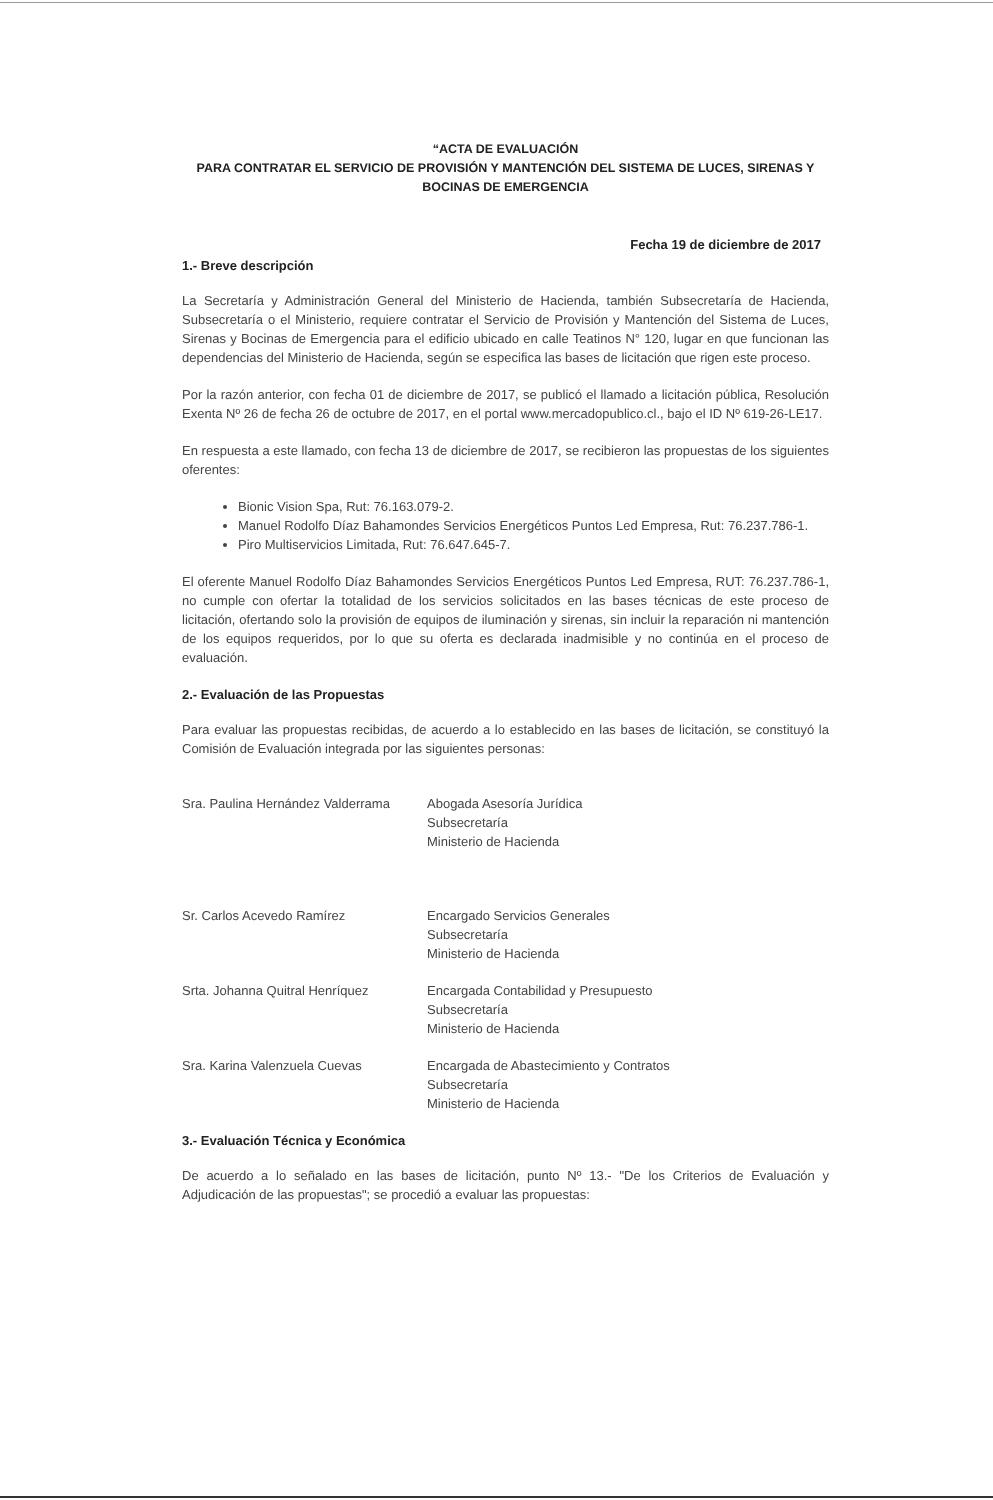“ACTA DE EVALUACIÓN
PARA CONTRATAR EL SERVICIO DE PROVISIÓN Y MANTENCIÓN DEL SISTEMA DE LUCES, SIRENAS Y
BOCINAS DE EMERGENCIA
Fecha 19 de diciembre de 2017
1.- Breve descripción
La Secretaría y Administración General del Ministerio de Hacienda, también Subsecretaría de Hacienda, Subsecretaría o el Ministerio, requiere contratar el Servicio de Provisión y Mantención del Sistema de Luces, Sirenas y Bocinas de Emergencia para el edificio ubicado en calle Teatinos N° 120, lugar en que funcionan las dependencias del Ministerio de Hacienda, según se especifica las bases de licitación que rigen este proceso.
Por la razón anterior, con fecha 01 de diciembre de 2017, se publicó el llamado a licitación pública, Resolución Exenta Nº 26 de fecha 26 de octubre de 2017, en el portal www.mercadopublico.cl., bajo el ID Nº 619-26-LE17.
En respuesta a este llamado, con fecha 13 de diciembre de 2017, se recibieron las propuestas de los siguientes oferentes:
Bionic Vision Spa, Rut: 76.163.079-2.
Manuel Rodolfo Díaz Bahamondes Servicios Energéticos Puntos Led Empresa, Rut: 76.237.786-1.
Piro Multiservicios Limitada, Rut: 76.647.645-7.
El oferente Manuel Rodolfo Díaz Bahamondes Servicios Energéticos Puntos Led Empresa, RUT: 76.237.786-1, no cumple con ofertar la totalidad de los servicios solicitados en las bases técnicas de este proceso de licitación, ofertando solo la provisión de equipos de iluminación y sirenas, sin incluir la reparación ni mantención de los equipos requeridos, por lo que su oferta es declarada inadmisible y no continúa en el proceso de evaluación.
2.- Evaluación de las Propuestas
Para evaluar las propuestas recibidas, de acuerdo a lo establecido en las bases de licitación, se constituyó la Comisión de Evaluación integrada por las siguientes personas:
Sra. Paulina Hernández Valderrama
Abogada Asesoría Jurídica
Subsecretaría
Ministerio de Hacienda
Sr. Carlos Acevedo Ramírez Encargado Servicios Generales
Subsecretaría
Ministerio de Hacienda
Srta. Johanna Quitral Henríquez Encargada Contabilidad y Presupuesto
Subsecretaría
Ministerio de Hacienda
Sra. Karina Valenzuela Cuevas Encargada de Abastecimiento y Contratos
Subsecretaría
Ministerio de Hacienda
3.- Evaluación Técnica y Económica
De acuerdo a lo señalado en las bases de licitación, punto Nº 13.- "De los Criterios de Evaluación y Adjudicación de las propuestas"; se procedió a evaluar las propuestas: